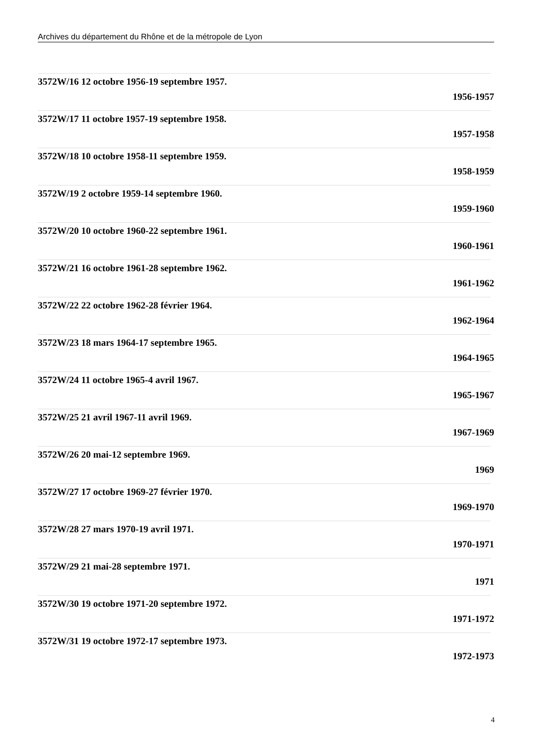Archives du département du Rhône et de la métropole de Lyon
3572W/16 12 octobre 1956-19 septembre 1957.
1956-1957
3572W/17 11 octobre 1957-19 septembre 1958.
1957-1958
3572W/18 10 octobre 1958-11 septembre 1959.
1958-1959
3572W/19 2 octobre 1959-14 septembre 1960.
1959-1960
3572W/20 10 octobre 1960-22 septembre 1961.
1960-1961
3572W/21 16 octobre 1961-28 septembre 1962.
1961-1962
3572W/22 22 octobre 1962-28 février 1964.
1962-1964
3572W/23 18 mars 1964-17 septembre 1965.
1964-1965
3572W/24 11 octobre 1965-4 avril 1967.
1965-1967
3572W/25 21 avril 1967-11 avril 1969.
1967-1969
3572W/26 20 mai-12 septembre 1969.
1969
3572W/27 17 octobre 1969-27 février 1970.
1969-1970
3572W/28 27 mars 1970-19 avril 1971.
1970-1971
3572W/29 21 mai-28 septembre 1971.
1971
3572W/30 19 octobre 1971-20 septembre 1972.
1971-1972
3572W/31 19 octobre 1972-17 septembre 1973.
1972-1973
4